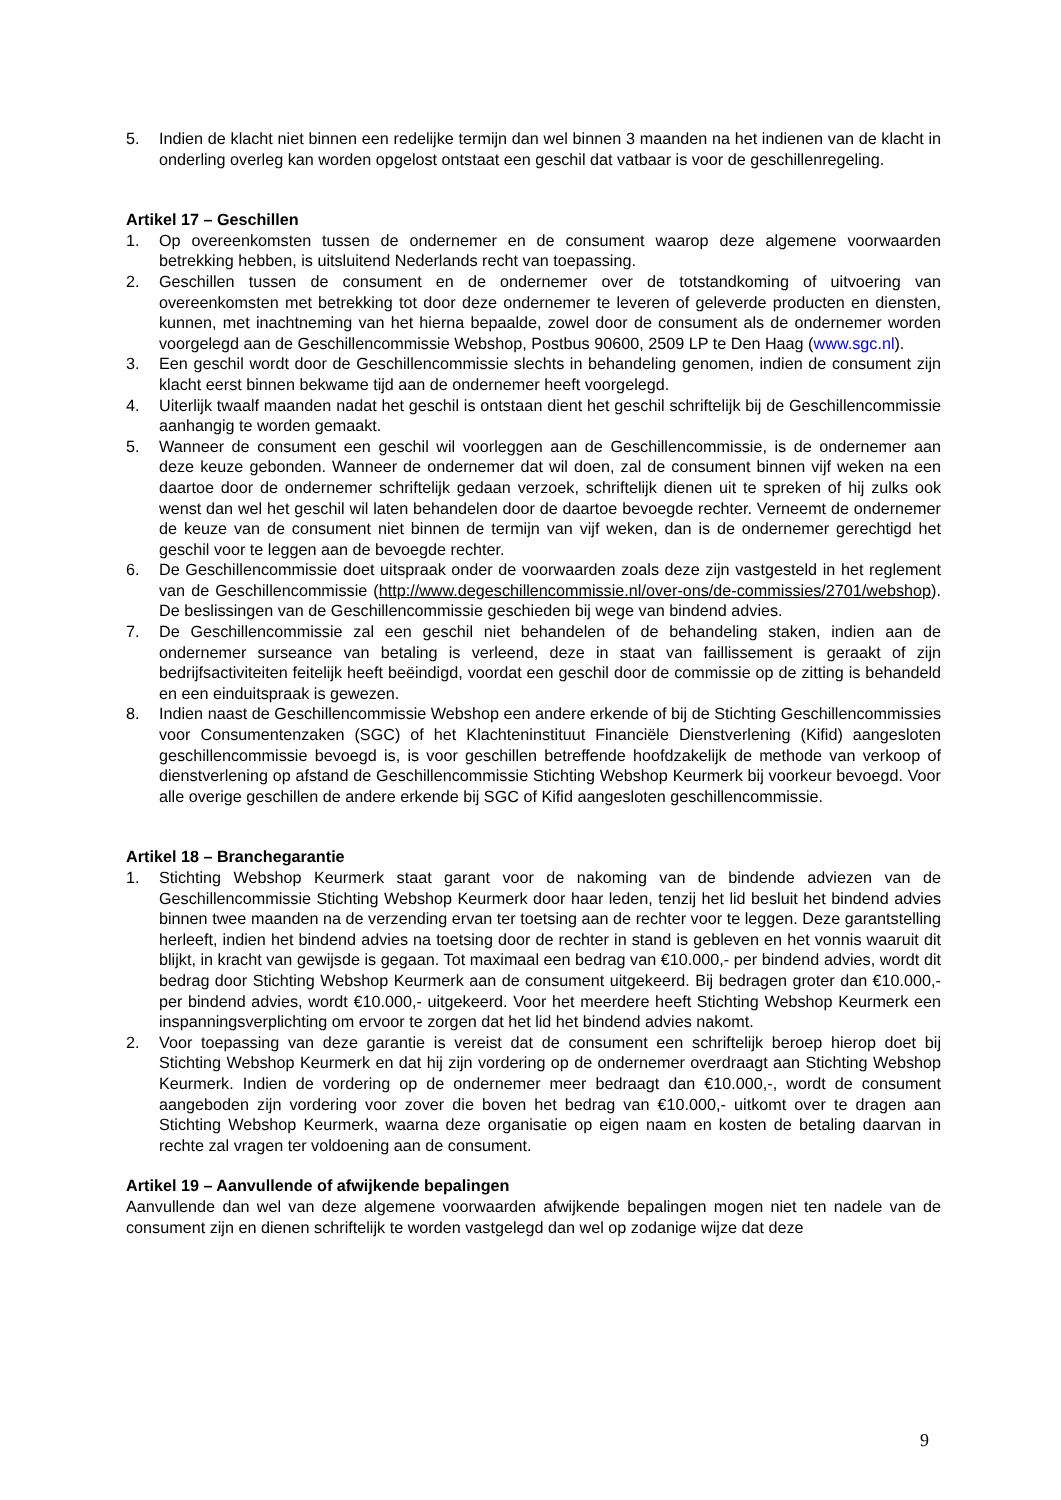5. Indien de klacht niet binnen een redelijke termijn dan wel binnen 3 maanden na het indienen van de klacht in onderling overleg kan worden opgelost ontstaat een geschil dat vatbaar is voor de geschillenregeling.
Artikel 17 – Geschillen
1. Op overeenkomsten tussen de ondernemer en de consument waarop deze algemene voorwaarden betrekking hebben, is uitsluitend Nederlands recht van toepassing.
2. Geschillen tussen de consument en de ondernemer over de totstandkoming of uitvoering van overeenkomsten met betrekking tot door deze ondernemer te leveren of geleverde producten en diensten, kunnen, met inachtneming van het hierna bepaalde, zowel door de consument als de ondernemer worden voorgelegd aan de Geschillencommissie Webshop, Postbus 90600, 2509 LP te Den Haag (www.sgc.nl).
3. Een geschil wordt door de Geschillencommissie slechts in behandeling genomen, indien de consument zijn klacht eerst binnen bekwame tijd aan de ondernemer heeft voorgelegd.
4. Uiterlijk twaalf maanden nadat het geschil is ontstaan dient het geschil schriftelijk bij de Geschillencommissie aanhangig te worden gemaakt.
5. Wanneer de consument een geschil wil voorleggen aan de Geschillencommissie, is de ondernemer aan deze keuze gebonden. Wanneer de ondernemer dat wil doen, zal de consument binnen vijf weken na een daartoe door de ondernemer schriftelijk gedaan verzoek, schriftelijk dienen uit te spreken of hij zulks ook wenst dan wel het geschil wil laten behandelen door de daartoe bevoegde rechter. Verneemt de ondernemer de keuze van de consument niet binnen de termijn van vijf weken, dan is de ondernemer gerechtigd het geschil voor te leggen aan de bevoegde rechter.
6. De Geschillencommissie doet uitspraak onder de voorwaarden zoals deze zijn vastgesteld in het reglement van de Geschillencommissie (http://www.degeschillencommissie.nl/over-ons/de-commissies/2701/webshop). De beslissingen van de Geschillencommissie geschieden bij wege van bindend advies.
7. De Geschillencommissie zal een geschil niet behandelen of de behandeling staken, indien aan de ondernemer surseance van betaling is verleend, deze in staat van faillissement is geraakt of zijn bedrijfsactiviteiten feitelijk heeft beëindigd, voordat een geschil door de commissie op de zitting is behandeld en een einduitspraak is gewezen.
8. Indien naast de Geschillencommissie Webshop een andere erkende of bij de Stichting Geschillencommissies voor Consumentenzaken (SGC) of het Klachteninstituut Financiële Dienstverlening (Kifid) aangesloten geschillencommissie bevoegd is, is voor geschillen betreffende hoofdzakelijk de methode van verkoop of dienstverlening op afstand de Geschillencommissie Stichting Webshop Keurmerk bij voorkeur bevoegd. Voor alle overige geschillen de andere erkende bij SGC of Kifid aangesloten geschillencommissie.
Artikel 18 – Branchegarantie
1. Stichting Webshop Keurmerk staat garant voor de nakoming van de bindende adviezen van de Geschillencommissie Stichting Webshop Keurmerk door haar leden, tenzij het lid besluit het bindend advies binnen twee maanden na de verzending ervan ter toetsing aan de rechter voor te leggen. Deze garantstelling herleeft, indien het bindend advies na toetsing door de rechter in stand is gebleven en het vonnis waaruit dit blijkt, in kracht van gewijsde is gegaan. Tot maximaal een bedrag van €10.000,- per bindend advies, wordt dit bedrag door Stichting Webshop Keurmerk aan de consument uitgekeerd. Bij bedragen groter dan €10.000,- per bindend advies, wordt €10.000,- uitgekeerd. Voor het meerdere heeft Stichting Webshop Keurmerk een inspanningsverplichting om ervoor te zorgen dat het lid het bindend advies nakomt.
2. Voor toepassing van deze garantie is vereist dat de consument een schriftelijk beroep hierop doet bij Stichting Webshop Keurmerk en dat hij zijn vordering op de ondernemer overdraagt aan Stichting Webshop Keurmerk. Indien de vordering op de ondernemer meer bedraagt dan €10.000,-, wordt de consument aangeboden zijn vordering voor zover die boven het bedrag van €10.000,- uitkomt over te dragen aan Stichting Webshop Keurmerk, waarna deze organisatie op eigen naam en kosten de betaling daarvan in rechte zal vragen ter voldoening aan de consument.
Artikel 19 – Aanvullende of afwijkende bepalingen
Aanvullende dan wel van deze algemene voorwaarden afwijkende bepalingen mogen niet ten nadele van de consument zijn en dienen schriftelijk te worden vastgelegd dan wel op zodanige wijze dat deze
9